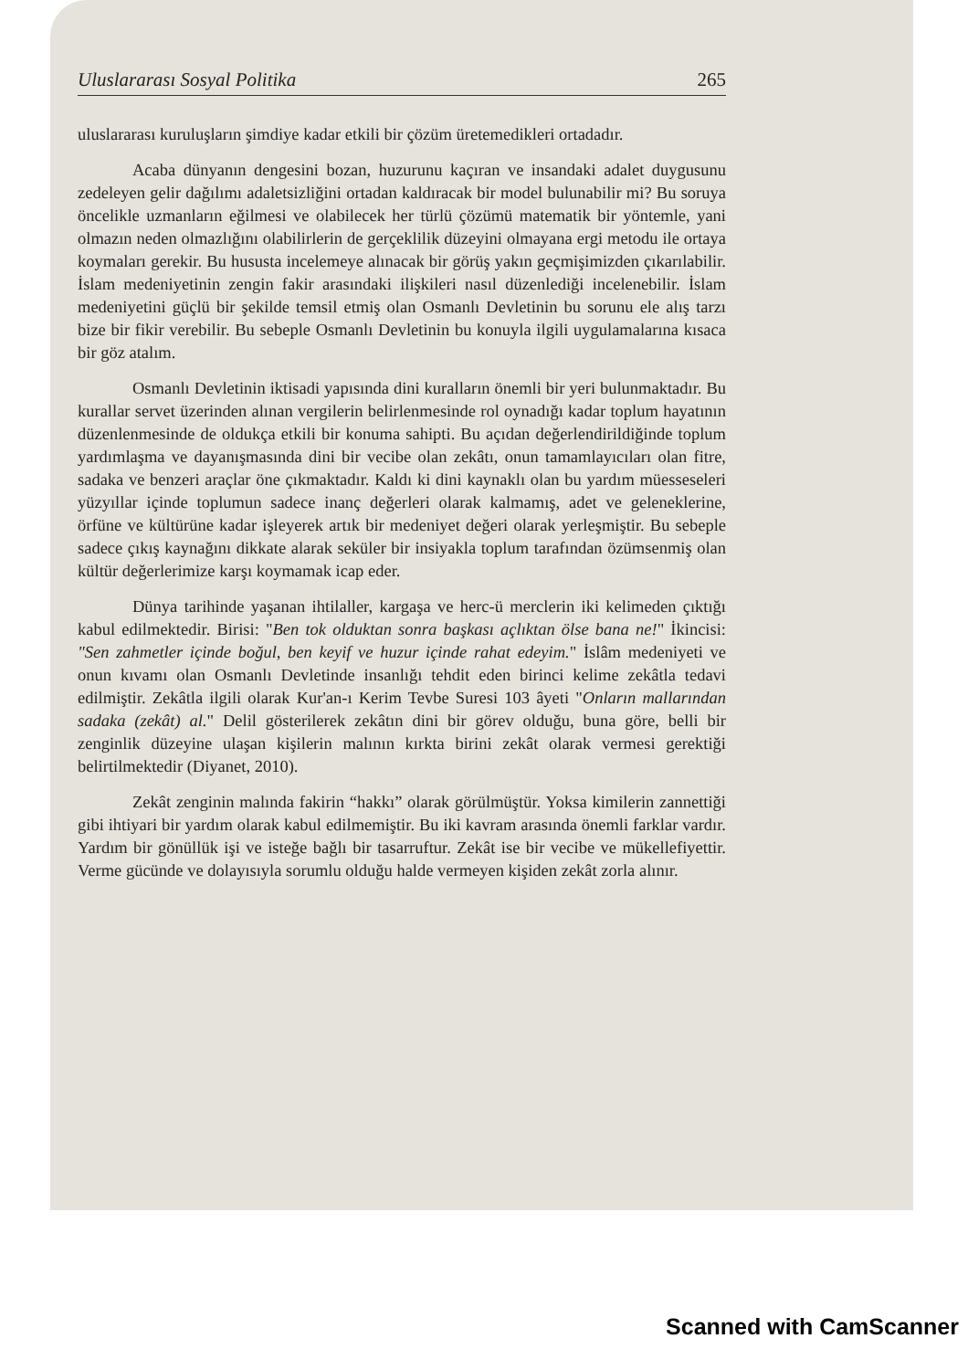Uluslararası Sosyal Politika 265
uluslararası kuruluşların şimdiye kadar etkili bir çözüm üretemedikleri ortadadır.
Acaba dünyanın dengesini bozan, huzurunu kaçıran ve insandaki adalet duygusunu zedeleyen gelir dağılımı adaletsizliğini ortadan kaldıracak bir model bulunabilir mi? Bu soruya öncelikle uzmanların eğilmesi ve olabilecek her türlü çözümü matematik bir yöntemle, yani olmazın neden olmazlığını olabilirlerin de gerçeklilik düzeyini olmayana ergi metodu ile ortaya koymaları gerekir. Bu hususta incelemeye alınacak bir görüş yakın geçmişimizden çıkarılabilir. İslam medeniyetinin zengin fakir arasındaki ilişkileri nasıl düzenlediği incelenebilir. İslam medeniyetini güçlü bir şekilde temsil etmiş olan Osmanlı Devletinin bu sorunu ele alış tarzı bize bir fikir verebilir. Bu sebeple Osmanlı Devletinin bu konuyla ilgili uygulamalarına kısaca bir göz atalım.
Osmanlı Devletinin iktisadi yapısında dini kuralların önemli bir yeri bulunmaktadır. Bu kurallar servet üzerinden alınan vergilerin belirlenmesinde rol oynadığı kadar toplum hayatının düzenlenmesinde de oldukça etkili bir konuma sahipti. Bu açıdan değerlendirildiğinde toplum yardımlaşma ve dayanışmasında dini bir vecibe olan zekâtı, onun tamamlayıcıları olan fitre, sadaka ve benzeri araçlar öne çıkmaktadır. Kaldı ki dini kaynaklı olan bu yardım müesseseleri yüzyıllar içinde toplumun sadece inanç değerleri olarak kalmamış, adet ve geleneklerine, örfüne ve kültürüne kadar işleyerek artık bir medeniyet değeri olarak yerleşmiştir. Bu sebeple sadece çıkış kaynağını dikkate alarak seküler bir insiyakla toplum tarafından özümsenmiş olan kültür değerlerimize karşı koymamak icap eder.
Dünya tarihinde yaşanan ihtilaller, kargaşa ve herc-ü merclerin iki kelimeden çıktığı kabul edilmektedir. Birisi: "Ben tok olduktan sonra başkası açlıktan ölse bana ne!" İkincisi: "Sen zahmetler içinde boğul, ben keyif ve huzur içinde rahat edeyim." İslâm medeniyeti ve onun kıvamı olan Osmanlı Devletinde insanlığı tehdit eden birinci kelime zekâtla tedavi edilmiştir. Zekâtla ilgili olarak Kur'an-ı Kerim Tevbe Suresi 103 âyeti "Onların mallarından sadaka (zekât) al." Delil gösterilerek zekâtın dini bir görev olduğu, buna göre, belli bir zenginlik düzeyine ulaşan kişilerin malının kırkta birini zekât olarak vermesi gerektiği belirtilmektedir (Diyanet, 2010).
Zekât zenginin malında fakirin “hakkı” olarak görülmüştür. Yoksa kimilerin zannettiği gibi ihtiyari bir yardım olarak kabul edilmemiştir. Bu iki kavram arasında önemli farklar vardır. Yardım bir gönüllük işi ve isteğe bağlı bir tasarruftur. Zekât ise bir vecibe ve mükellefiyettir. Verme gücünde ve dolayısıyla sorumlu olduğu halde vermeyen kişiden zekât zorla alınır.
Scanned with CamScanner